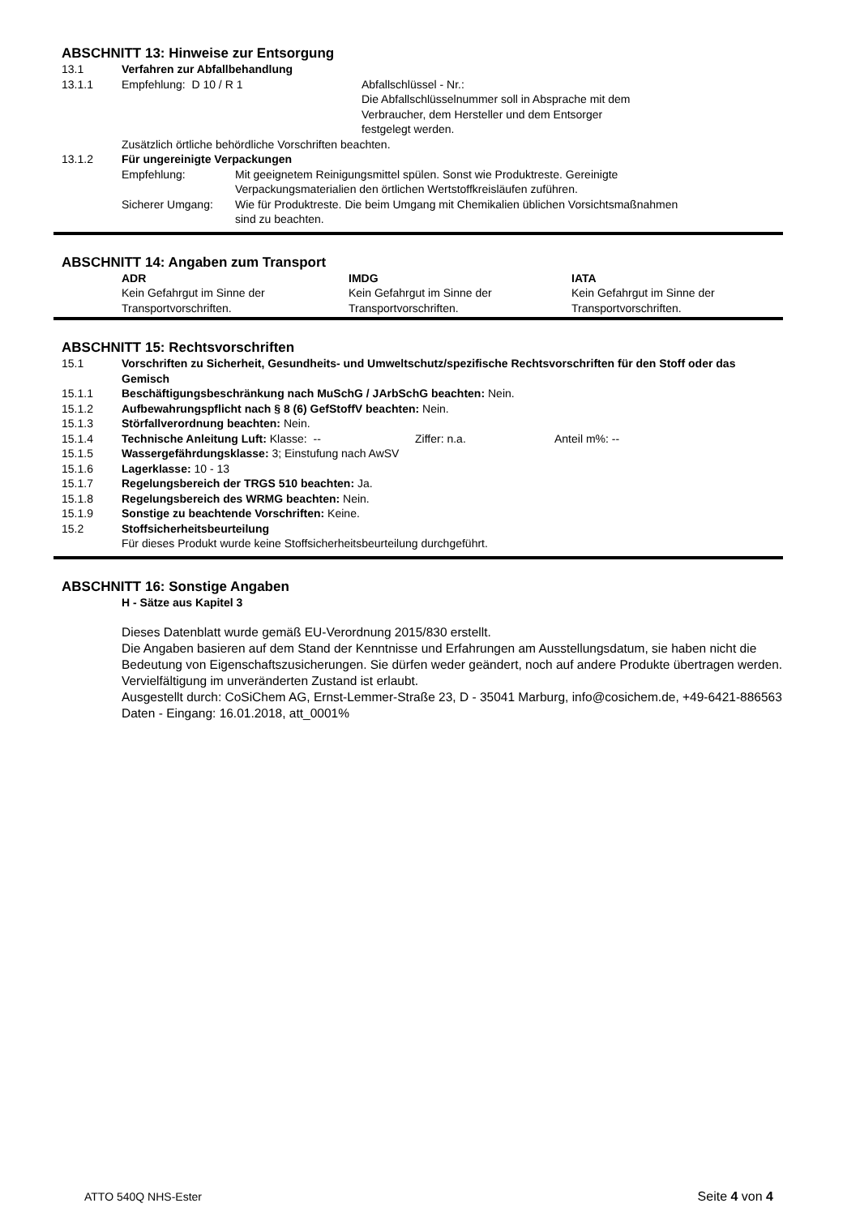ABSCHNITT 13: Hinweise zur Entsorgung
13.1 Verfahren zur Abfallbehandlung
13.1.1 Empfehlung: D 10 / R 1 Abfallschlüssel - Nr.:
Die Abfallschlüsselnummer soll in Absprache mit dem
Verbraucher, dem Hersteller und dem Entsorger
festgelegt werden.
Zusätzlich örtliche behördliche Vorschriften beachten.
13.1.2 Für ungereinigte Verpackungen
Empfehlung: Mit geeignetem Reinigungsmittel spülen. Sonst wie Produktreste. Gereinigte
Verpackungsmaterialien den örtlichen Wertstoffkreisläufen zuführen.
Sicherer Umgang: Wie für Produktreste. Die beim Umgang mit Chemikalien üblichen Vorsichtsmaßnahmen
sind zu beachten.
ABSCHNITT 14: Angaben zum Transport
ADR
Kein Gefahrgut im Sinne der
Transportvorschriften.
IMDG
Kein Gefahrgut im Sinne der
Transportvorschriften.
IATA
Kein Gefahrgut im Sinne der
Transportvorschriften.
ABSCHNITT 15: Rechtsvorschriften
15.1 Vorschriften zu Sicherheit, Gesundheits- und Umweltschutz/spezifische Rechtsvorschriften für den Stoff oder das Gemisch
15.1.1 Beschäftigungsbeschränkung nach MuSchG / JArbSchG beachten: Nein.
15.1.2 Aufbewahrungspflicht nach § 8 (6) GefStoffV beachten: Nein.
15.1.3 Störfallverordnung beachten: Nein.
15.1.4 Technische Anleitung Luft: Klasse: -- Ziffer: n.a. Anteil m%: --
15.1.5 Wassergefährdungsklasse: 3; Einstufung nach AwSV
15.1.6 Lagerklasse: 10 - 13
15.1.7 Regelungsbereich der TRGS 510 beachten: Ja.
15.1.8 Regelungsbereich des WRMG beachten: Nein.
15.1.9 Sonstige zu beachtende Vorschriften: Keine.
15.2 Stoffsicherheitsbeurteilung
Für dieses Produkt wurde keine Stoffsicherheitsbeurteilung durchgeführt.
ABSCHNITT 16: Sonstige Angaben
H - Sätze aus Kapitel 3
Dieses Datenblatt wurde gemäß EU-Verordnung 2015/830 erstellt.
Die Angaben basieren auf dem Stand der Kenntnisse und Erfahrungen am Ausstellungsdatum, sie haben nicht die Bedeutung von Eigenschaftszusicherungen. Sie dürfen weder geändert, noch auf andere Produkte übertragen werden. Vervielfältigung im unveränderten Zustand ist erlaubt.
Ausgestellt durch: CoSiChem AG, Ernst-Lemmer-Straße 23, D - 35041 Marburg, info@cosichem.de, +49-6421-886563 Daten - Eingang: 16.01.2018, att_0001%
ATTO 540Q NHS-Ester Seite 4 von 4